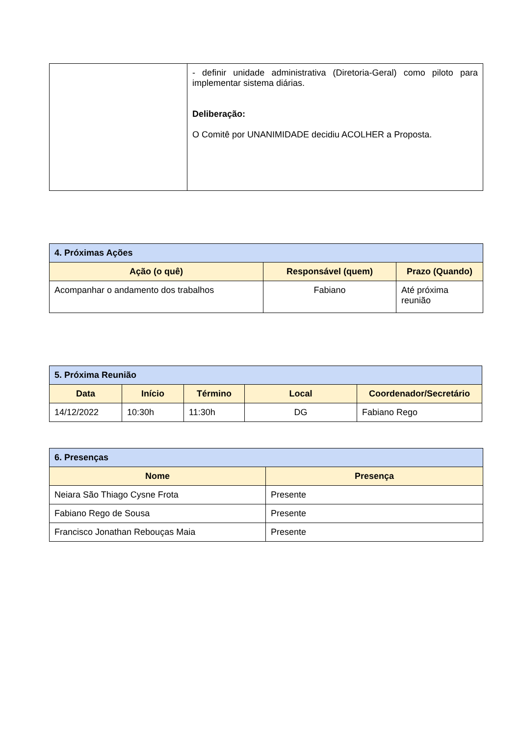| | - definir unidade administrativa (Diretoria-Geral) como piloto para implementar sistema diárias. Deliberação: O Comitê por UNANIMIDADE decidiu ACOLHER a Proposta. |
| 4. Próximas Ações | | |
| Ação (o quê) | Responsável (quem) | Prazo (Quando) |
| Acompanhar o andamento dos trabalhos | Fabiano | Até próxima reunião |
| 5. Próxima Reunião | | | | |
| Data | Início | Término | Local | Coordenador/Secretário |
| 14/12/2022 | 10:30h | 11:30h | DG | Fabiano Rego |
| 6. Presenças | |
| Nome | Presença |
| Neiara São Thiago Cysne Frota | Presente |
| Fabiano Rego de Sousa | Presente |
| Francisco Jonathan Rebouças Maia | Presente |